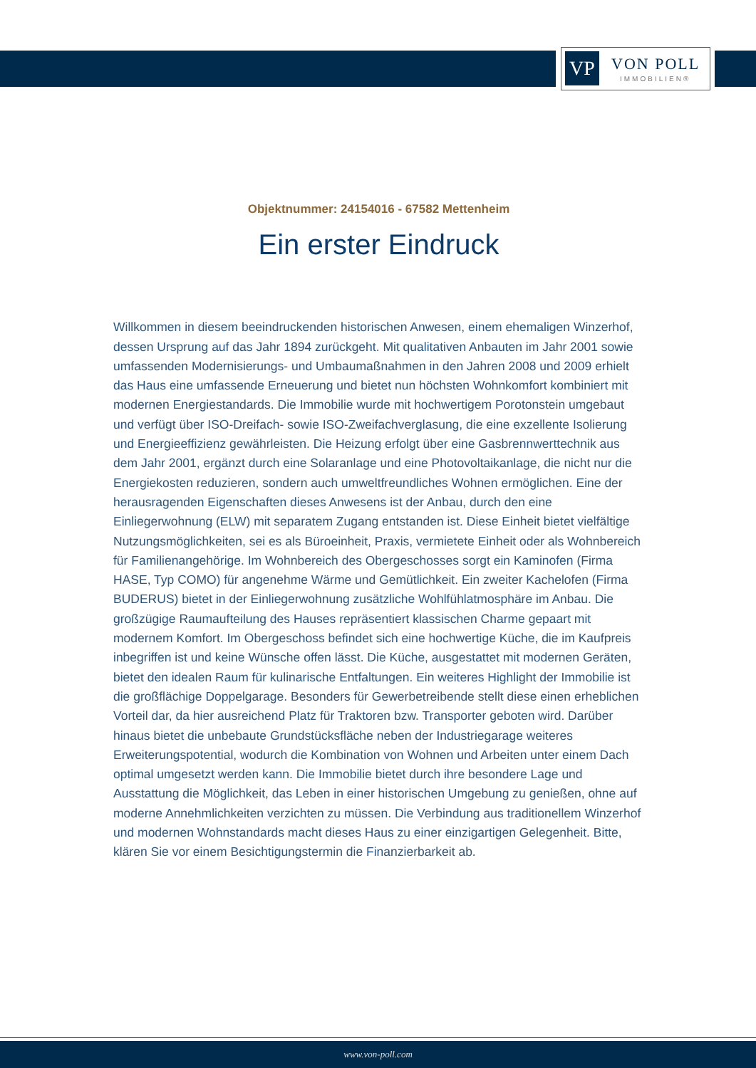VP VON POLL
IMMOBILIEN®
Objektnummer: 24154016 - 67582 Mettenheim
Ein erster Eindruck
Willkommen in diesem beeindruckenden historischen Anwesen, einem ehemaligen Winzerhof, dessen Ursprung auf das Jahr 1894 zurückgeht. Mit qualitativen Anbauten im Jahr 2001 sowie umfassenden Modernisierungs- und Umbaumaßnahmen in den Jahren 2008 und 2009 erhielt das Haus eine umfassende Erneuerung und bietet nun höchsten Wohnkomfort kombiniert mit modernen Energiestandards. Die Immobilie wurde mit hochwertigem Porotonstein umgebaut und verfügt über ISO-Dreifach- sowie ISO-Zweifachverglasung, die eine exzellente Isolierung und Energieeffizienz gewährleisten. Die Heizung erfolgt über eine Gasbrennwerttechnik aus dem Jahr 2001, ergänzt durch eine Solaranlage und eine Photovoltaikanlage, die nicht nur die Energiekosten reduzieren, sondern auch umweltfreundliches Wohnen ermöglichen. Eine der herausragenden Eigenschaften dieses Anwesens ist der Anbau, durch den eine Einliegerwohnung (ELW) mit separatem Zugang entstanden ist. Diese Einheit bietet vielfältige Nutzungsmöglichkeiten, sei es als Büroeinheit, Praxis, vermietete Einheit oder als Wohnbereich für Familienangehörige. Im Wohnbereich des Obergeschosses sorgt ein Kaminofen (Firma HASE, Typ COMO) für angenehme Wärme und Gemütlichkeit. Ein zweiter Kachelofen (Firma BUDERUS) bietet in der Einliegerwohnung zusätzliche Wohlfühlatmosphäre im Anbau. Die großzügige Raumaufteilung des Hauses repräsentiert klassischen Charme gepaart mit modernem Komfort. Im Obergeschoss befindet sich eine hochwertige Küche, die im Kaufpreis inbegriffen ist und keine Wünsche offen lässt. Die Küche, ausgestattet mit modernen Geräten, bietet den idealen Raum für kulinarische Entfaltungen. Ein weiteres Highlight der Immobilie ist die großflächige Doppelgarage. Besonders für Gewerbetreibende stellt diese einen erheblichen Vorteil dar, da hier ausreichend Platz für Traktoren bzw. Transporter geboten wird. Darüber hinaus bietet die unbebaute Grundstücksfläche neben der Industriegarage weiteres Erweiterungspotential, wodurch die Kombination von Wohnen und Arbeiten unter einem Dach optimal umgesetzt werden kann. Die Immobilie bietet durch ihre besondere Lage und Ausstattung die Möglichkeit, das Leben in einer historischen Umgebung zu genießen, ohne auf moderne Annehmlichkeiten verzichten zu müssen. Die Verbindung aus traditionellem Winzerhof und modernen Wohnstandards macht dieses Haus zu einer einzigartigen Gelegenheit. Bitte, klären Sie vor einem Besichtigungstermin die Finanzierbarkeit ab.
www.von-poll.com